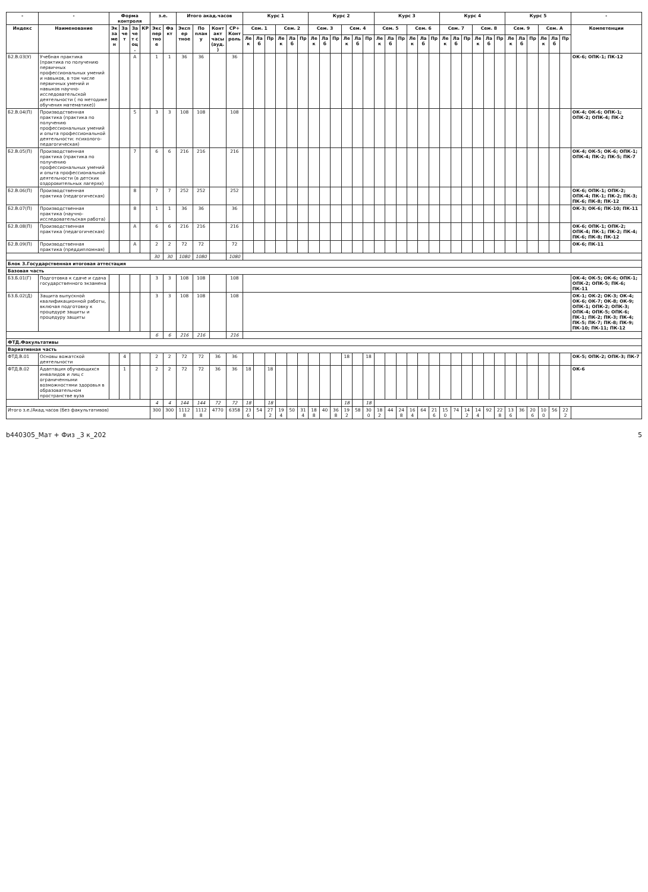| - | - | Форма контроля | | | | з.е. | | Итого акад.часов | | | | Курс 1 | | | | | | Курс 2 | | | | | | Курс 3 | | | | | | Курс 4 | | | | | | Курс 5 | | | | | | - |
| --- | --- | --- | --- | --- | --- | --- | --- | --- | --- | --- | --- | --- | --- | --- | --- | --- | --- | --- | --- | --- | --- | --- | --- | --- | --- | --- | --- | --- | --- | --- | --- | --- | --- | --- | --- | --- | --- | --- | --- | --- | --- | --- |
| Индекс | Наименование | Экза мен | Зачет | Заче т с оц. | КР | Экспер тное | Факт | Экспер тное | По плану | Контакт часы (ауд.) | СР+Конт роль | Сем. 1 | | | Сем. 2 | | | Сем. 3 | | | Сем. 4 | | | Сем. 5 | | | Сем. 6 | | | Сем. 7 | | | Сем. 8 | | | Сем. 9 | | | Сем. A | | | Компетенции |
| | | | | | | | | | | | | Лек | Лаб | Пр | Лек | Лаб | Пр | Лек | Лаб | Пр | Лек | Лаб | Пр | Лек | Лаб | Пр | Лек | Лаб | Пр | Лек | Лаб | Пр | Лек | Лаб | Пр | Лек | Лаб | Пр | Лек | Лаб | Пр | |
| Б2.В.03(У) | Учебная практика (практика по получению первичных профессиональных умений и навыков, в том числе первичных умений и навыков научно-исследовательской деятельности ( по методике обучения математике)) | | | А | | 1 | 1 | 36 | 36 | | 36 | | | | | | | | | | | | | | | | | | | | | | | | | | | | | | | ОК-6; ОПК-1; ПК-12 |
| Б2.В.04(П) | Производственная практика (практика по получению профессиональных умений и опыта профессиональной деятельности: психолого-педагогическая) | | | 5 | | 3 | 3 | 108 | 108 | | 108 | | | | | | | | | | | | | | | | | | | | | | | | | | | | | | | ОК-4; ОК-6; ОПК-1; ОПК-2; ОПК-4; ПК-2 |
| Б2.В.05(П) | Производственная практика (практика по получению профессиональных умений и опыта профессиональной деятельности (в детских оздоровительных лагерях) | | | 7 | | 6 | 6 | 216 | 216 | | 216 | | | | | | | | | | | | | | | | | | | | | | | | | | | | | | | ОК-4; ОК-5; ОК-6; ОПК-1; ОПК-4; ПК-2; ПК-5; ПК-7 |
| Б2.В.06(П) | Производственная практика (педагогическая) | | | 8 | | 7 | 7 | 252 | 252 | | 252 | | | | | | | | | | | | | | | | | | | | | | | | | | | | | | | ОК-6; ОПК-1; ОПК-2; ОПК-4; ПК-1; ПК-2; ПК-3; ПК-6; ПК-8; ПК-12 |
| Б2.В.07(П) | Производственная практика (научно-исследовательская работа) | | | 8 | | 1 | 1 | 36 | 36 | | 36 | | | | | | | | | | | | | | | | | | | | | | | | | | | | | | | ОК-3; ОК-6; ПК-10; ПК-11 |
| Б2.В.08(П) | Производственная практика (педагогическая) | | | А | | 6 | 6 | 216 | 216 | | 216 | | | | | | | | | | | | | | | | | | | | | | | | | | | | | | | ОК-6; ОПК-1; ОПК-2; ОПК-4; ПК-1; ПК-2; ПК-4; ПК-6; ПК-8; ПК-12 |
| Б2.В.09(П) | Производственная практика (преддипломная) | | | А | | 2 | 2 | 72 | 72 | | 72 | | | | | | | | | | | | | | | | | | | | | | | | | | | | | | | ОК-6; ПК-11 |
| | | | | | | 30 | 30 | 1080 | 1080 | | 1080 | | | | | | | | | | | | | | | | | | | | | | | | | | | | | | | |
| Блок 3.Государственная итоговая аттестация | | | | | | | | | | | | | | | | | | | | | | | | | | | | | | | | | | | | | | | | | | |
| Базовая часть | | | | | | | | | | | | | | | | | | | | | | | | | | | | | | | | | | | | | | | | | | |
| Б3.Б.01(Г) | Подготовка к сдаче и сдача государственного экзамена | | | | | 3 | 3 | 108 | 108 | | 108 | | | | | | | | | | | | | | | | | | | | | | | | | | | | | | | ОК-4; ОК-5; ОК-6; ОПК-1; ОПК-2; ОПК-5; ПК-6; ПК-11 |
| Б3.Б.02(Д) | Защита выпускной квалификационной работы, включая подготовку к процедуре защиты и процедуру защиты | | | | | 3 | 3 | 108 | 108 | | 108 | | | | | | | | | | | | | | | | | | | | | | | | | | | | | | | ОК-1; ОК-2; ОК-3; ОК-4; ОК-6; ОК-7; ОК-8; ОК-9; ОПК-1; ОПК-2; ОПК-3; ОПК-4; ОПК-5; ОПК-6; ПК-1; ПК-2; ПК-3; ПК-4; ПК-5; ПК-7; ПК-8; ПК-9; ПК-10; ПК-11; ПК-12 |
| | | | | | | 6 | 6 | 216 | 216 | | 216 | | | | | | | | | | | | | | | | | | | | | | | | | | | | | | | |
| ФТД.Факультативы | | | | | | | | | | | | | | | | | | | | | | | | | | | | | | | | | | | | | | | | | | |
| Вариативная часть | | | | | | | | | | | | | | | | | | | | | | | | | | | | | | | | | | | | | | | | | | |
| ФТД.В.01 | Основы вожатской деятельности | | 4 | | | 2 | 2 | 72 | 72 | 36 | 36 | | | | | | | | | | 18 | | 18 | | | | | | | | | | | | | | | | | | | ОК-5; ОПК-2; ОПК-3; ПК-7 |
| ФТД.В.02 | Адаптация обучающихся инвалидов и лиц с ограниченными возможностями здоровья в образовательном пространстве вуза | | 1 | | | 2 | 2 | 72 | 72 | 36 | 36 | 18 | | 18 | | | | | | | | | | | | | | | | | | | | | | | | | | | | ОК-6 |
| | | | | | | 4 | 4 | 144 | 144 | 72 | 72 | 18 | | 18 | | | | | | | 18 | | 18 | | | | | | | | | | | | | | | | | | | |
| Итого з.е./Акад.часов (без факультативов) | | | | | | 300 | 300 | 11128 | 11128 | 4770 | 6358 | 236 | 54 | 272 | 194 | 50 | 314 | 188 | 40 | 368 | 192 | 58 | 300 | 182 | 44 | 248 | 164 | 64 | 216 | 150 | 74 | 142 | 144 | 92 | 228 | 136 | 36 | 206 | 100 | 56 | 222 | |
b440305_Мат + Физ _3 к_202 5